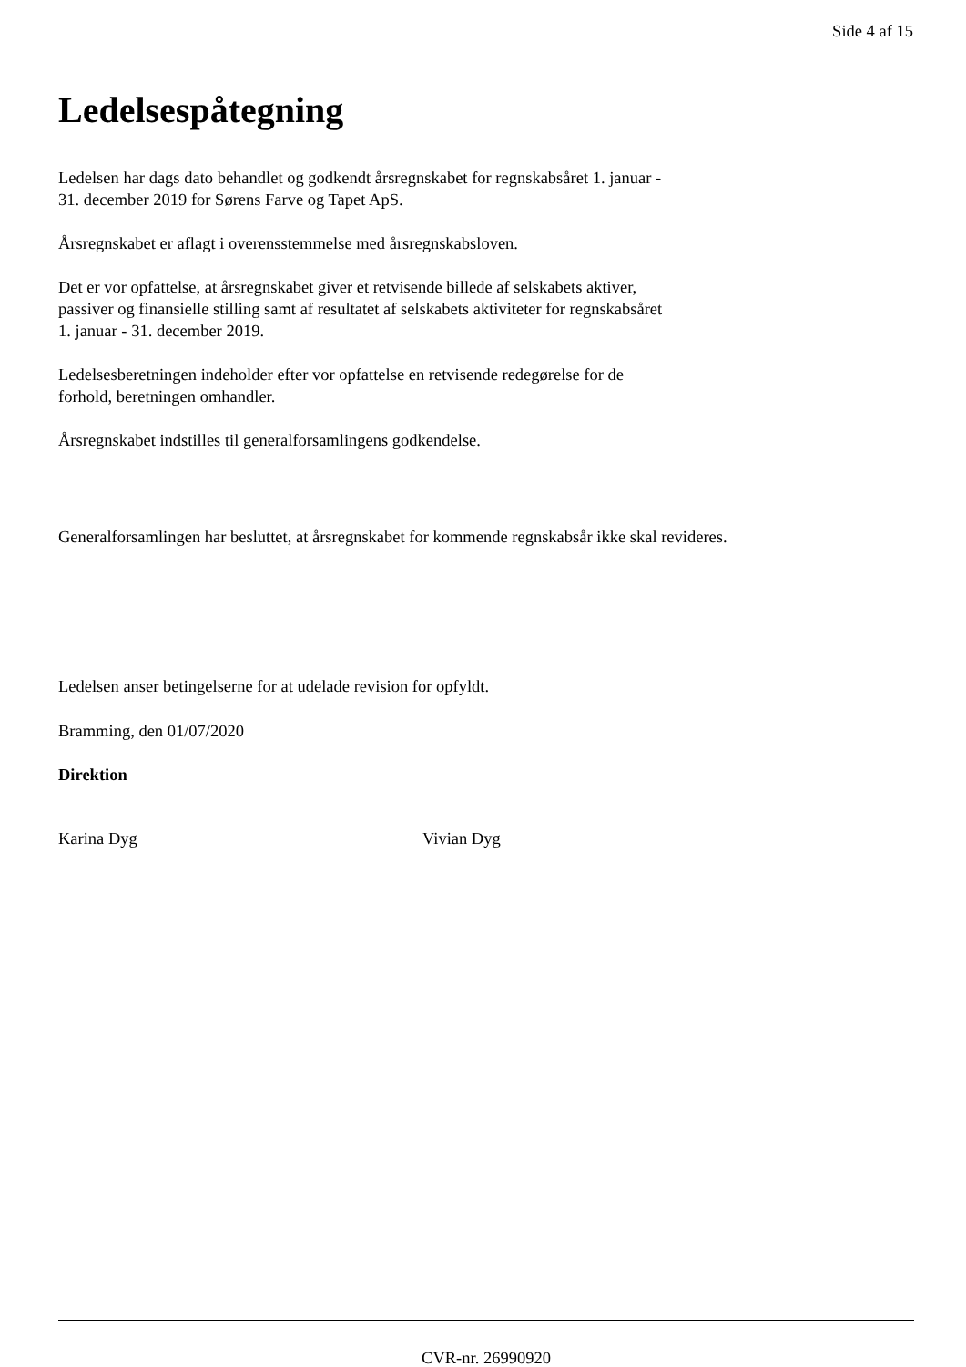Side 4 af 15
Ledelsespåtegning
Ledelsen har dags dato behandlet og godkendt årsregnskabet for regnskabsåret 1. januar -
31. december 2019 for Sørens Farve og Tapet ApS.
Årsregnskabet er aflagt i overensstemmelse med årsregnskabsloven.
Det er vor opfattelse, at årsregnskabet giver et retvisende billede af selskabets aktiver,
passiver og finansielle stilling samt af resultatet af selskabets aktiviteter for regnskabsåret
1. januar - 31. december 2019.
Ledelsesberetningen indeholder efter vor opfattelse en retvisende redegørelse for de
forhold, beretningen omhandler.
Årsregnskabet indstilles til generalforsamlingens godkendelse.
Generalforsamlingen har besluttet, at årsregnskabet for kommende regnskabsår ikke skal revideres.
Ledelsen anser betingelserne for at udelade revision for opfyldt.
Bramming, den 01/07/2020
Direktion
Karina Dyg Vivian Dyg
CVR-nr. 26990920